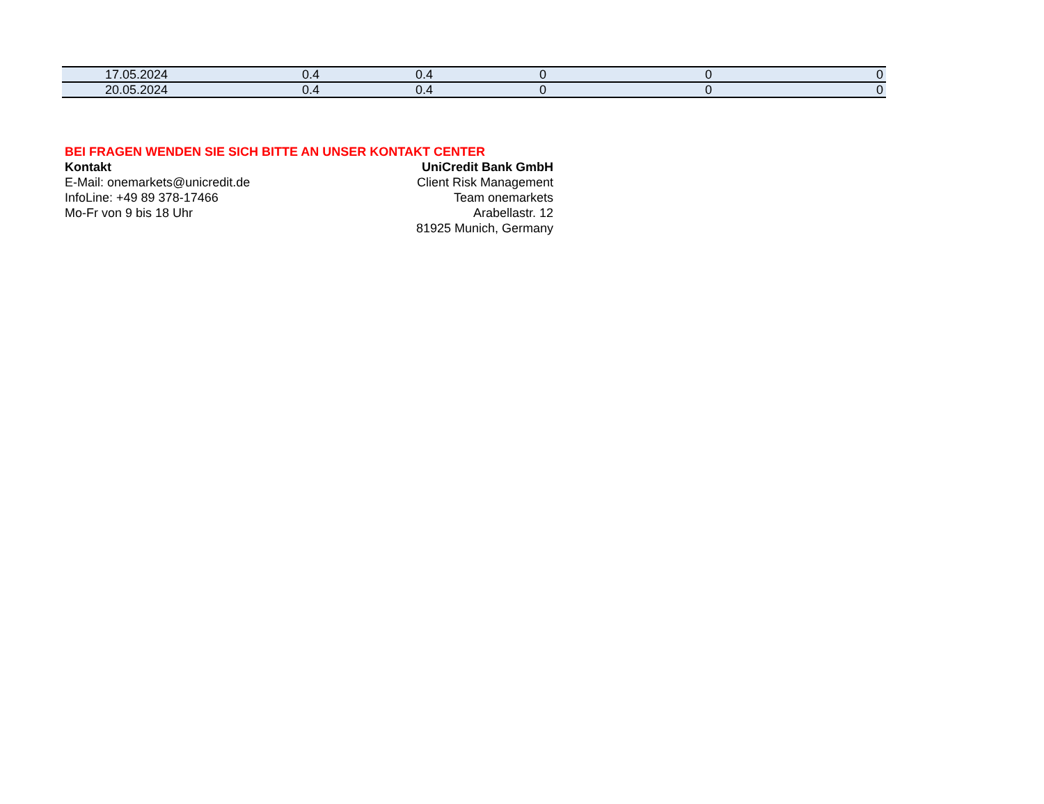| 17.05.2024 | 0.4 | 0.4 | 0 | 0 | 0 |
| 20.05.2024 | 0.4 | 0.4 | 0 | 0 | 0 |
BEI FRAGEN WENDEN SIE SICH BITTE AN UNSER KONTAKT CENTER
Kontakt UniCredit Bank GmbH
E-Mail: onemarkets@unicredit.de Client Risk Management
InfoLine: +49 89 378-17466 Team onemarkets
Mo-Fr von 9 bis 18 Uhr Arabellastr. 12
81925 Munich, Germany